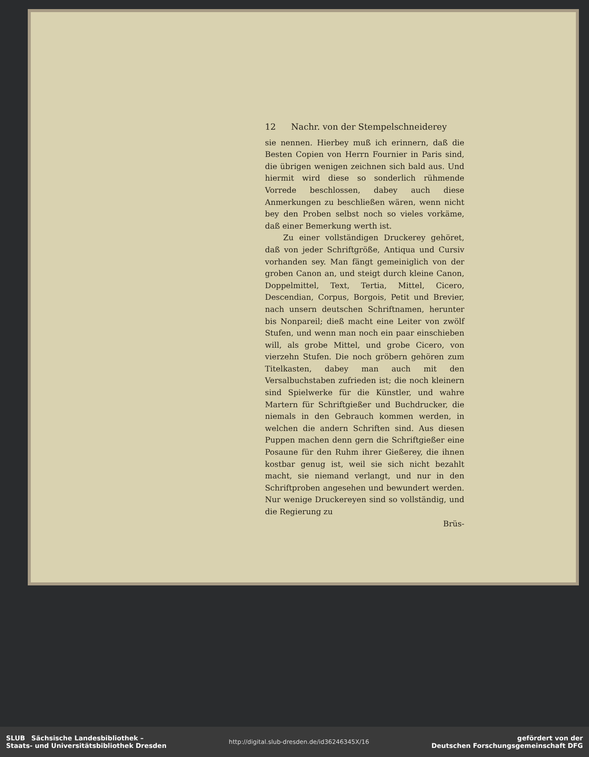12 Nachr. von der Stempelschneiderey
sie nennen. Hierbey muß ich erinnern, daß die Besten Copien von Herrn Fournier in Paris sind, die übrigen wenigen zeichnen sich bald aus. Und hiermit wird diese so sonderlich rühmende Vorrede beschlossen, dabey auch diese Anmerkungen zu beschließen wären, wenn nicht bey den Proben selbst noch so vieles vorkäme, daß einer Bemerkung werth ist.
Zu einer vollständigen Druckerey gehöret, daß von jeder Schriftgröße, Antiqua und Cursiv vorhanden sey. Man fängt gemeiniglich von der groben Canon an, und steigt durch kleine Canon, Doppelmittel, Text, Tertia, Mittel, Cicero, Descendian, Corpus, Borgois, Petit und Brevier, nach unsern deutschen Schriftnamen, herunter bis Nonpareil; dieß macht eine Leiter von zwölf Stufen, und wenn man noch ein paar einschieben will, als grobe Mittel, und grobe Cicero, von vierzehn Stufen. Die noch gröbern gehören zum Titelkasten, dabey man auch mit den Versalbuchstaben zufrieden ist; die noch kleinern sind Spielwerke für die Künstler, und wahre Martern für Schriftgießer und Buchdrucker, die niemals in den Gebrauch kommen werden, in welchen die andern Schriften sind. Aus diesen Puppen machen denn gern die Schriftgießer eine Posaune für den Ruhm ihrer Gießerey, die ihnen kostbar genug ist, weil sie sich nicht bezahlt macht, sie niemand verlangt, und nur in den Schriftproben angesehen und bewundert werden. Nur wenige Druckereyen sind so vollständig, und die Regierung zu
Brüs-
SLUB Sächsische Landesbibliothek –
Staats- und Universitätsbibliothek Dresden
http://digital.slub-dresden.de/id36246345X/16
gefördert von der
Deutschen Forschungsgemeinschaft DFG